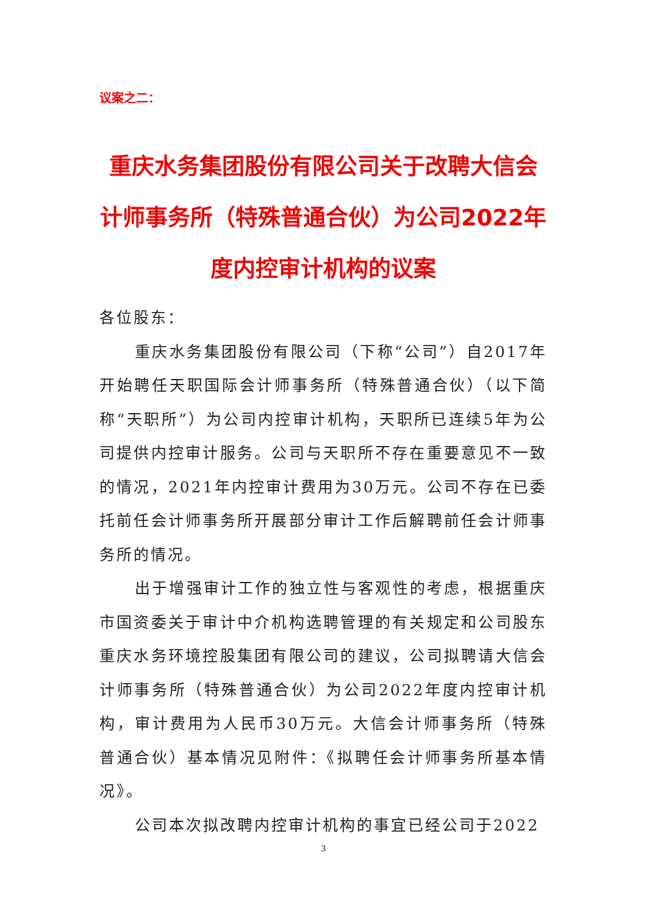议案之二：
重庆水务集团股份有限公司关于改聘大信会计师事务所（特殊普通合伙）为公司2022年度内控审计机构的议案
各位股东：
重庆水务集团股份有限公司（下称“公司”）自2017年开始聘任天职国际会计师事务所（特殊普通合伙）（以下简称“天职所”）为公司内控审计机构，天职所已连续5年为公司提供内控审计服务。公司与天职所不存在重要意见不一致的情况，2021年内控审计费用为30万元。公司不存在已委托前任会计师事务所开展部分审计工作后解聘前任会计师事务所的情况。
出于增强审计工作的独立性与客观性的考虑，根据重庆市国资委关于审计中介机构选聘管理的有关规定和公司股东重庆水务环境控股集团有限公司的建议，公司拟聘请大信会计师事务所（特殊普通合伙）为公司2022年度内控审计机构，审计费用为人民币30万元。大信会计师事务所（特殊普通合伙）基本情况见附件：《拟聘任会计师事务所基本情况》。
公司本次拟改聘内控审计机构的事宜已经公司于2022
3